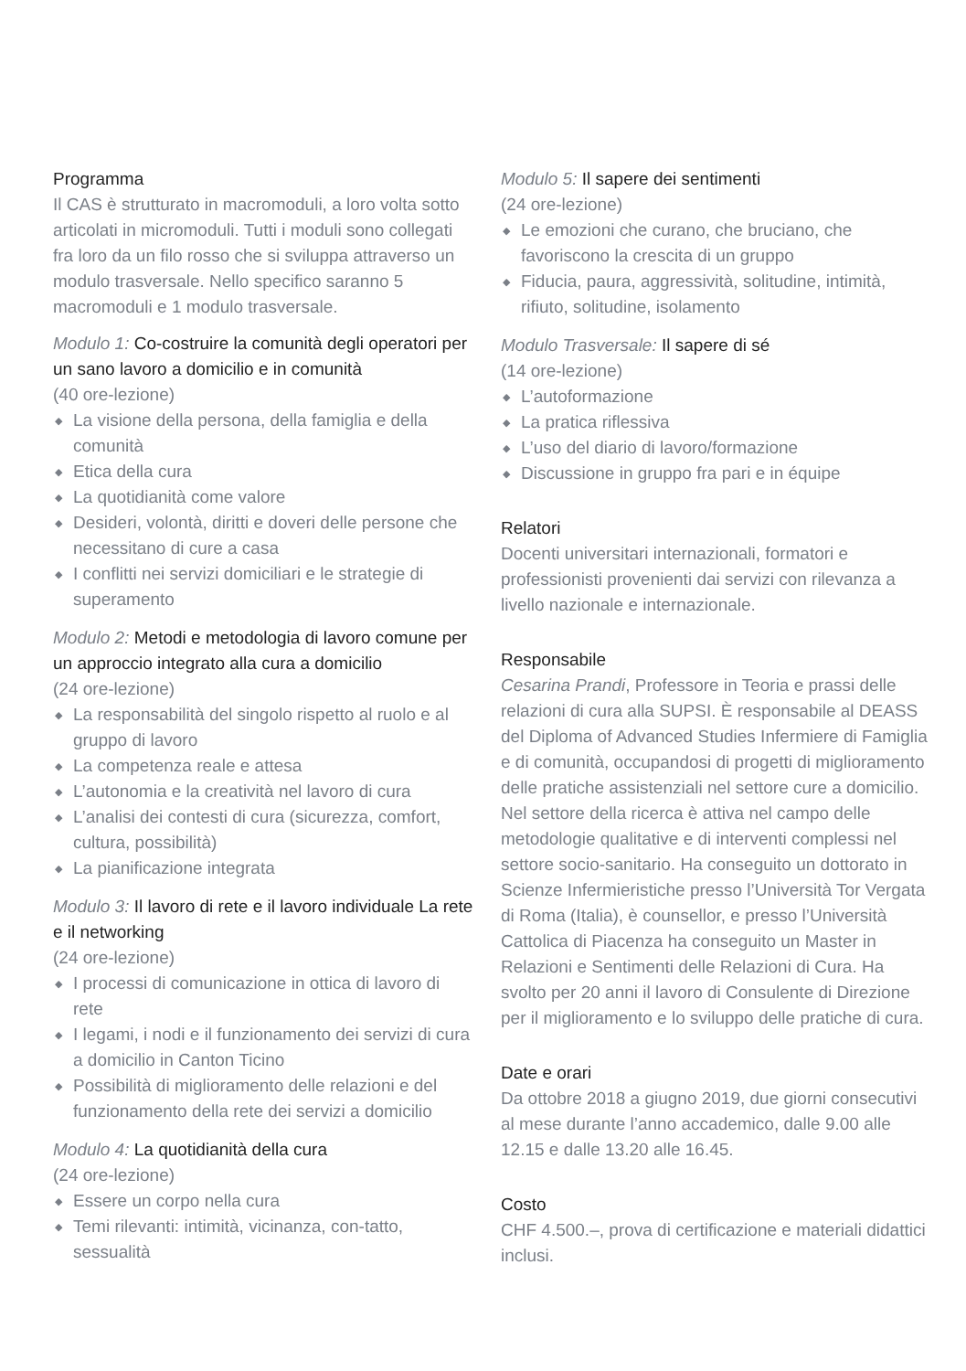Programma
Il CAS è strutturato in macromoduli, a loro volta sotto articolati in micromoduli. Tutti i moduli sono collegati fra loro da un filo rosso che si sviluppa attraverso un modulo trasversale. Nello specifico saranno 5 macromoduli e 1 modulo trasversale.
Modulo 1: Co-costruire la comunità degli operatori per un sano lavoro a domicilio e in comunità
(40 ore-lezione)
◆ La visione della persona, della famiglia e della comunità
◆ Etica della cura
◆ La quotidianità come valore
◆ Desideri, volontà, diritti e doveri delle persone che necessitano di cure a casa
◆ I conflitti nei servizi domiciliari e le strategie di superamento
Modulo 2: Metodi e metodologia di lavoro comune per un approccio integrato alla cura a domicilio
(24 ore-lezione)
◆ La responsabilità del singolo rispetto al ruolo e al gruppo di lavoro
◆ La competenza reale e attesa
◆ L’autonomia e la creatività nel lavoro di cura
◆ L’analisi dei contesti di cura (sicurezza, comfort, cultura, possibilità)
◆ La pianificazione integrata
Modulo 3: Il lavoro di rete e il lavoro individuale La rete e il networking
(24 ore-lezione)
◆ I processi di comunicazione in ottica di lavoro di rete
◆ I legami, i nodi e il funzionamento dei servizi di cura a domicilio in Canton Ticino
◆ Possibilità di miglioramento delle relazioni e del funzionamento della rete dei servizi a domicilio
Modulo 4: La quotidianità della cura
(24 ore-lezione)
◆ Essere un corpo nella cura
◆ Temi rilevanti: intimità, vicinanza, con-tatto, sessualità
Modulo 5: Il sapere dei sentimenti
(24 ore-lezione)
◆ Le emozioni che curano, che bruciano, che favoriscono la crescita di un gruppo
◆ Fiducia, paura, aggressività, solitudine, intimità, rifiuto, solitudine, isolamento
Modulo Trasversale: Il sapere di sé
(14 ore-lezione)
◆ L’autoformazione
◆ La pratica riflessiva
◆ L’uso del diario di lavoro/formazione
◆ Discussione in gruppo fra pari e in équipe
Relatori
Docenti universitari internazionali, formatori e professionisti provenienti dai servizi con rilevanza a livello nazionale e internazionale.
Responsabile
Cesarina Prandi, Professore in Teoria e prassi delle relazioni di cura alla SUPSI. È responsabile al DEASS del Diploma of Advanced Studies Infermiere di Famiglia e di comunità, occupandosi di progetti di miglioramento delle pratiche assistenziali nel settore cure a domicilio. Nel settore della ricerca è attiva nel campo delle metodologie qualitative e di interventi complessi nel settore socio-sanitario. Ha conseguito un dottorato in Scienze Infermieristiche presso l’Università Tor Vergata di Roma (Italia), è counsellor, e presso l’Università Cattolica di Piacenza ha conseguito un Master in Relazioni e Sentimenti delle Relazioni di Cura. Ha svolto per 20 anni il lavoro di Consulente di Direzione per il miglioramento e lo sviluppo delle pratiche di cura.
Date e orari
Da ottobre 2018 a giugno 2019, due giorni consecutivi al mese durante l’anno accademico, dalle 9.00 alle 12.15 e dalle 13.20 alle 16.45.
Costo
CHF 4.500.–, prova di certificazione e materiali didattici inclusi.